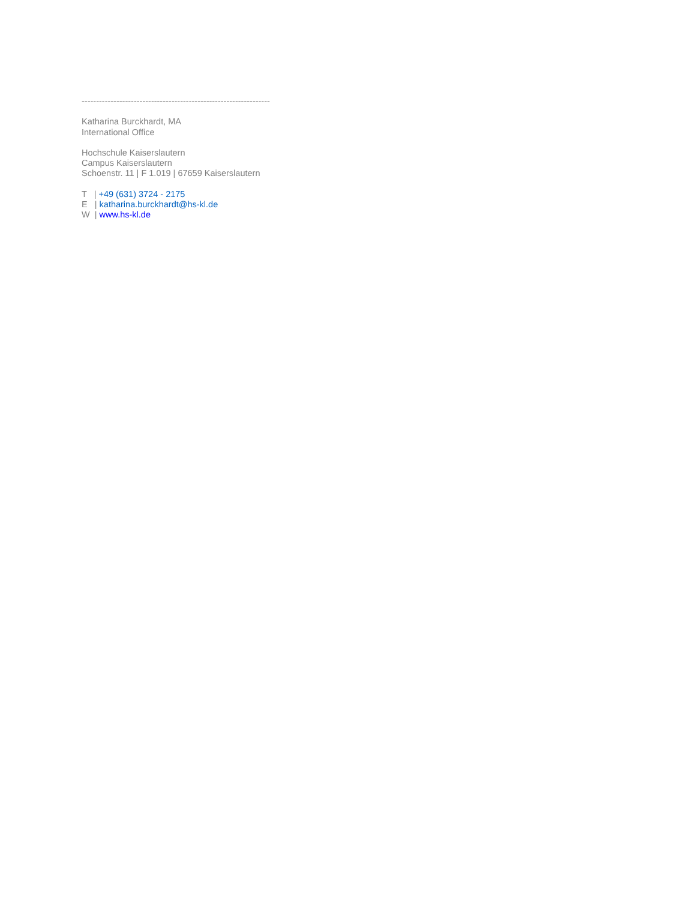-----------------------------------------------------------------
Katharina Burckhardt, MA
International Office
Hochschule Kaiserslautern
Campus Kaiserslautern
Schoenstr. 11 | F 1.019 | 67659 Kaiserslautern
T | +49 (631) 3724 - 2175
E | katharina.burckhardt@hs-kl.de
W | www.hs-kl.de